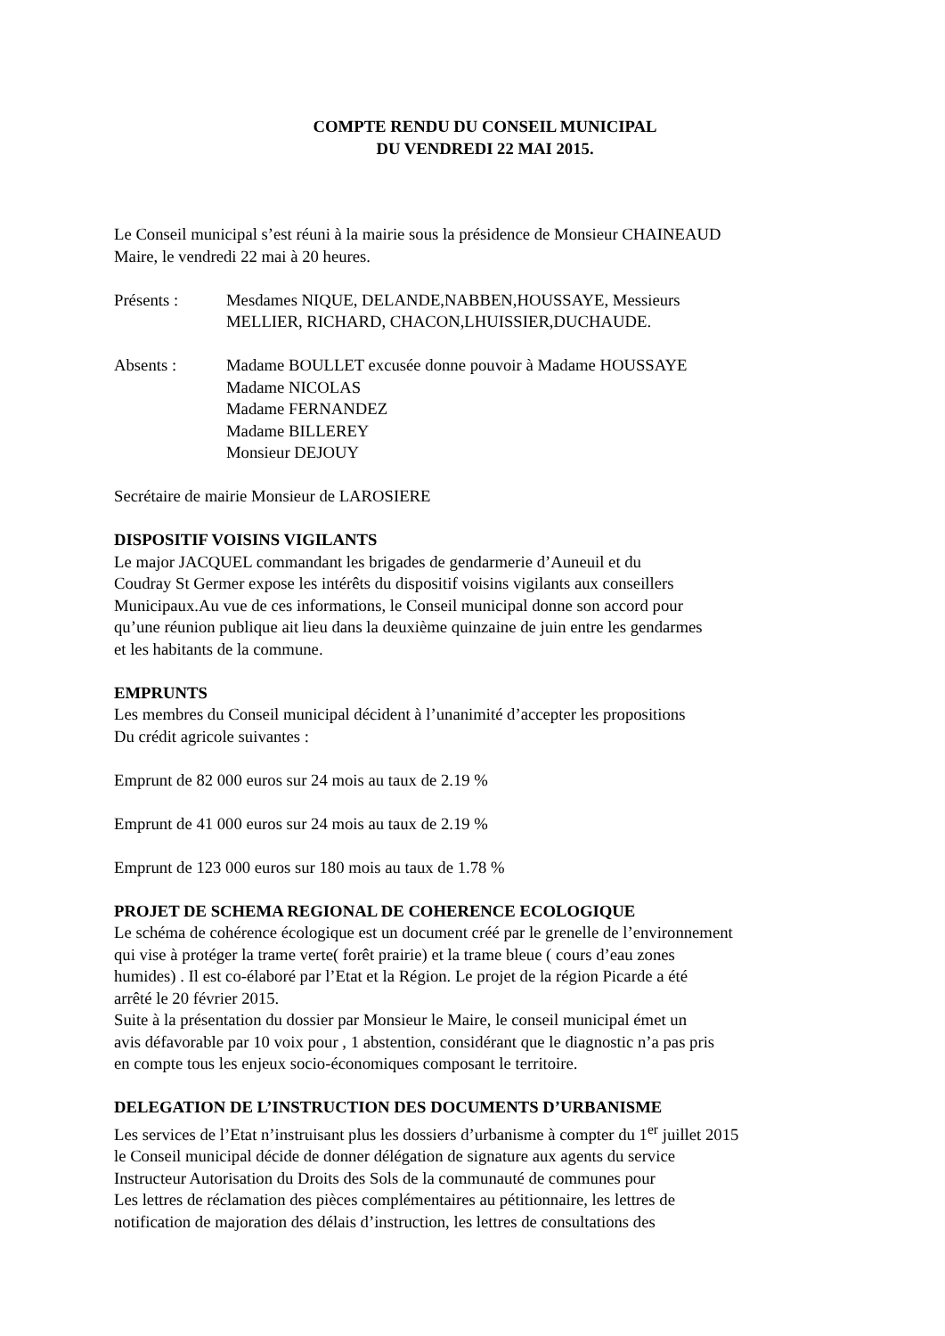COMPTE RENDU DU CONSEIL MUNICIPAL
DU VENDREDI 22 MAI 2015.
Le Conseil municipal s’est réuni à la mairie sous la présidence de Monsieur CHAINEAUD Maire, le vendredi 22 mai à 20 heures.
Présents : Mesdames NIQUE, DELANDE,NABBEN,HOUSSAYE, Messieurs
MELLIER, RICHARD, CHACON,LHUISSIER,DUCHAUDE.
Absents : Madame BOULLET excusée donne pouvoir à Madame HOUSSAYE
Madame NICOLAS
Madame FERNANDEZ
Madame BILLEREY
Monsieur DEJOUY
Secrétaire de mairie Monsieur de LAROSIERE
DISPOSITIF VOISINS VIGILANTS
Le major JACQUEL commandant les brigades de gendarmerie d’Auneuil et du Coudray St Germer expose les intérêts du dispositif voisins vigilants aux conseillers Municipaux.Au vue de ces informations, le Conseil municipal donne son accord pour qu’une réunion publique ait lieu dans la deuxième quinzaine de juin entre les gendarmes et les habitants de la commune.
EMPRUNTS
Les membres du Conseil municipal décident à l’unanimité d’accepter les propositions Du crédit agricole suivantes :
Emprunt de 82 000 euros sur 24 mois au taux de 2.19 %
Emprunt de 41 000 euros sur 24 mois au taux de 2.19 %
Emprunt de 123 000 euros sur 180 mois au taux de 1.78 %
PROJET DE SCHEMA REGIONAL DE COHERENCE ECOLOGIQUE
Le schéma de cohérence écologique est un document créé par le grenelle de l’environnement qui vise à protéger la trame verte( forêt prairie) et la trame bleue ( cours d’eau zones humides) . Il est co-élaboré par l’Etat et la Région. Le projet de la région Picarde a été arrêté le 20 février 2015. Suite à la présentation du dossier par Monsieur le Maire, le conseil municipal émet un avis défavorable par 10 voix pour , 1 abstention, considérant que le diagnostic n’a pas pris en compte tous les enjeux socio-économiques composant le territoire.
DELEGATION DE L’INSTRUCTION DES DOCUMENTS D’URBANISME
Les services de l’Etat n’instruisant plus les dossiers d’urbanisme à compter du 1<sup>er</sup> juillet 2015 le Conseil municipal décide de donner délégation de signature aux agents du service Instructeur Autorisation du Droits des Sols de la communauté de communes pour Les lettres de réclamation des pièces complémentaires au pétitionnaire, les lettres de notification de majoration des délais d’instruction, les lettres de consultations des